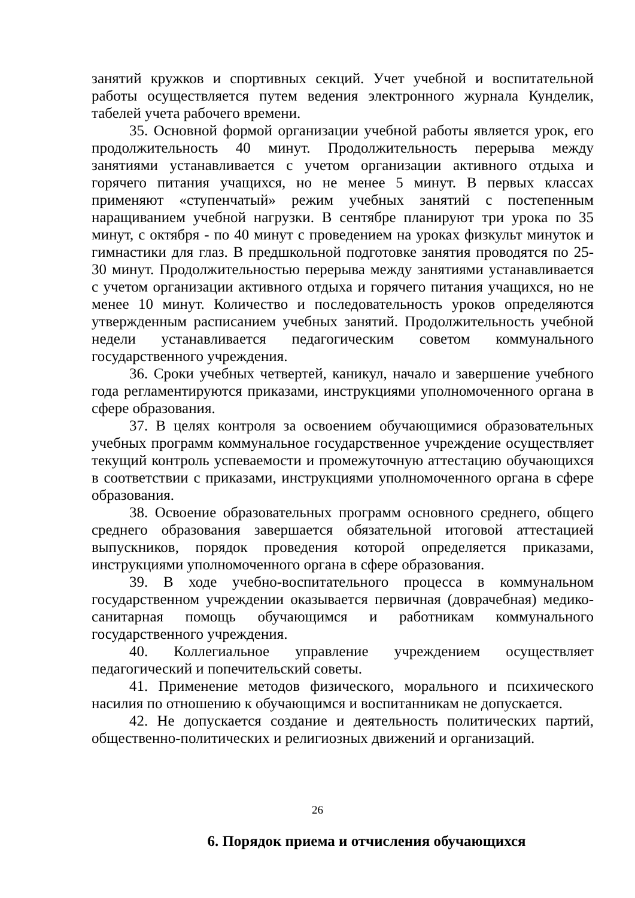занятий кружков и спортивных секций. Учет учебной и воспитательной работы осуществляется путем ведения электронного журнала Кунделик, табелей учета рабочего времени.
35. Основной формой организации учебной работы является урок, его продолжительность 40 минут. Продолжительность перерыва между занятиями устанавливается с учетом организации активного отдыха и горячего питания учащихся, но не менее 5 минут. В первых классах применяют «ступенчатый» режим учебных занятий с постепенным наращиванием учебной нагрузки. В сентябре планируют три урока по 35 минут, с октября - по 40 минут с проведением на уроках физкульт минуток и гимнастики для глаз. В предшкольной подготовке занятия проводятся по 25-30 минут. Продолжительностью перерыва между занятиями устанавливается с учетом организации активного отдыха и горячего питания учащихся, но не менее 10 минут. Количество и последовательность уроков определяются утвержденным расписанием учебных занятий. Продолжительность учебной недели устанавливается педагогическим советом коммунального государственного учреждения.
36. Сроки учебных четвертей, каникул, начало и завершение учебного года регламентируются приказами, инструкциями уполномоченного органа в сфере образования.
37. В целях контроля за освоением обучающимися образовательных учебных программ коммунальное государственное учреждение осуществляет текущий контроль успеваемости и промежуточную аттестацию обучающихся в соответствии с приказами, инструкциями уполномоченного органа в сфере образования.
38. Освоение образовательных программ основного среднего, общего среднего образования завершается обязательной итоговой аттестацией выпускников, порядок проведения которой определяется приказами, инструкциями уполномоченного органа в сфере образования.
39. В ходе учебно-воспитательного процесса в коммунальном государственном учреждении оказывается первичная (доврачебная) медико-санитарная помощь обучающимся и работникам коммунального государственного учреждения.
40. Коллегиальное управление учреждением осуществляет педагогический и попечительский советы.
41. Применение методов физического, морального и психического насилия по отношению к обучающимся и воспитанникам не допускается.
42. Не допускается создание и деятельность политических партий, общественно-политических и религиозных движений и организаций.
6. Порядок приема и отчисления обучающихся
26